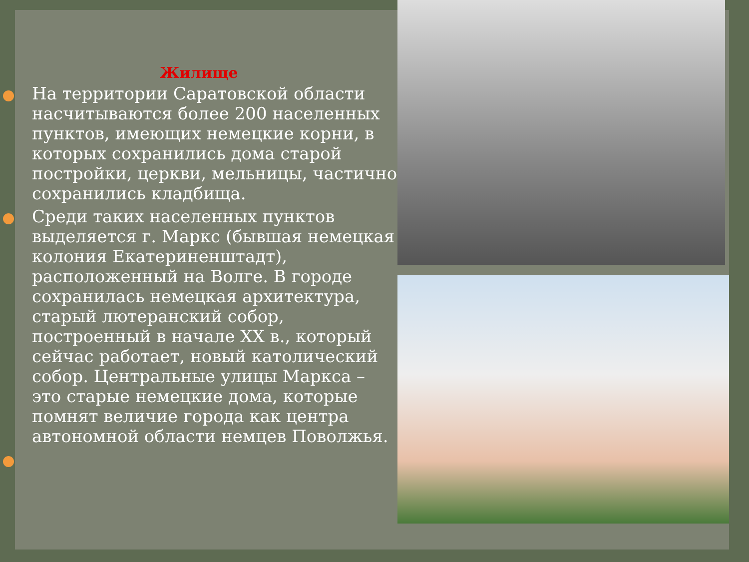Жилище
На территории Саратовской области насчитываются более 200 населенных пунктов, имеющих немецкие корни, в которых сохранились дома старой постройки, церкви, мельницы, частично сохранились кладбища.
Среди таких населенных пунктов выделяется г. Маркс (бывшая немецкая колония Екатериненштадт), расположенный на Волге. В городе сохранилась немецкая архитектура, старый лютеранский собор, построенный в начале XX в., который сейчас работает, новый католический собор. Центральные улицы Маркса – это старые немецкие дома, которые помнят величие города как центра автономной области немцев Поволжья.